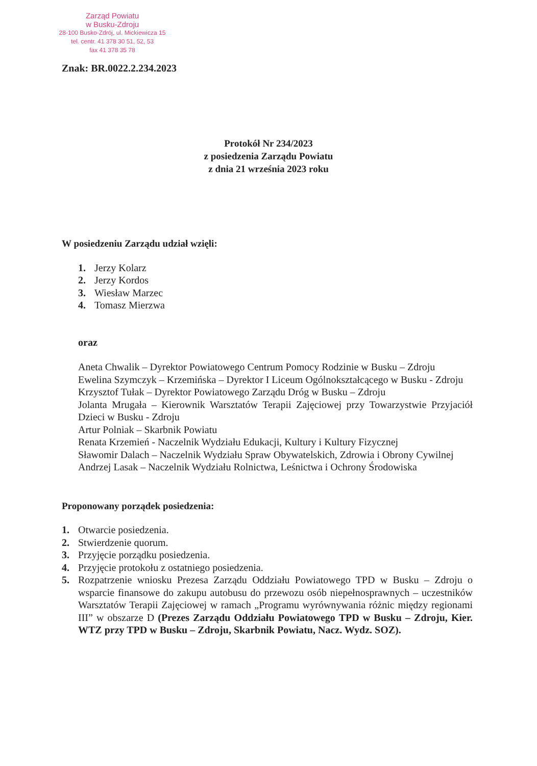Zarząd Powiatu
w Busku-Zdroju
28-100 Busko-Zdrój, ul. Mickiewicza 15
tel. centr. 41 378 30 51, 52, 53
fax 41 378 35 78
Znak: BR.0022.2.234.2023
Protokół Nr 234/2023
z posiedzenia Zarządu Powiatu
z dnia 21 września 2023 roku
W posiedzeniu Zarządu udział wzięli:
1. Jerzy Kolarz
2. Jerzy Kordos
3. Wiesław Marzec
4. Tomasz Mierzwa
oraz
Aneta Chwalik – Dyrektor Powiatowego Centrum Pomocy Rodzinie w Busku – Zdroju
Ewelina Szymczyk – Krzemińska – Dyrektor I Liceum Ogólnokształcącego w Busku - Zdroju
Krzysztof Tułak – Dyrektor Powiatowego Zarządu Dróg w Busku – Zdroju
Jolanta Mrugała – Kierownik Warsztatów Terapii Zajęciowej przy Towarzystwie Przyjaciół Dzieci w Busku - Zdroju
Artur Polniak – Skarbnik Powiatu
Renata Krzemień - Naczelnik Wydziału Edukacji, Kultury i Kultury Fizycznej
Sławomir Dalach – Naczelnik Wydziału Spraw Obywatelskich, Zdrowia i Obrony Cywilnej
Andrzej Lasak – Naczelnik Wydziału Rolnictwa, Leśnictwa i Ochrony Środowiska
Proponowany porządek posiedzenia:
1. Otwarcie posiedzenia.
2. Stwierdzenie quorum.
3. Przyjęcie porządku posiedzenia.
4. Przyjęcie protokołu z ostatniego posiedzenia.
5. Rozpatrzenie wniosku Prezesa Zarządu Oddziału Powiatowego TPD w Busku – Zdroju o wsparcie finansowe do zakupu autobusu do przewozu osób niepełnosprawnych – uczestników Warsztatów Terapii Zajęciowej w ramach „Programu wyrównywania różnic między regionami III” w obszarze D (Prezes Zarządu Oddziału Powiatowego TPD w Busku – Zdroju, Kier. WTZ przy TPD w Busku – Zdroju, Skarbnik Powiatu, Nacz. Wydz. SOZ).